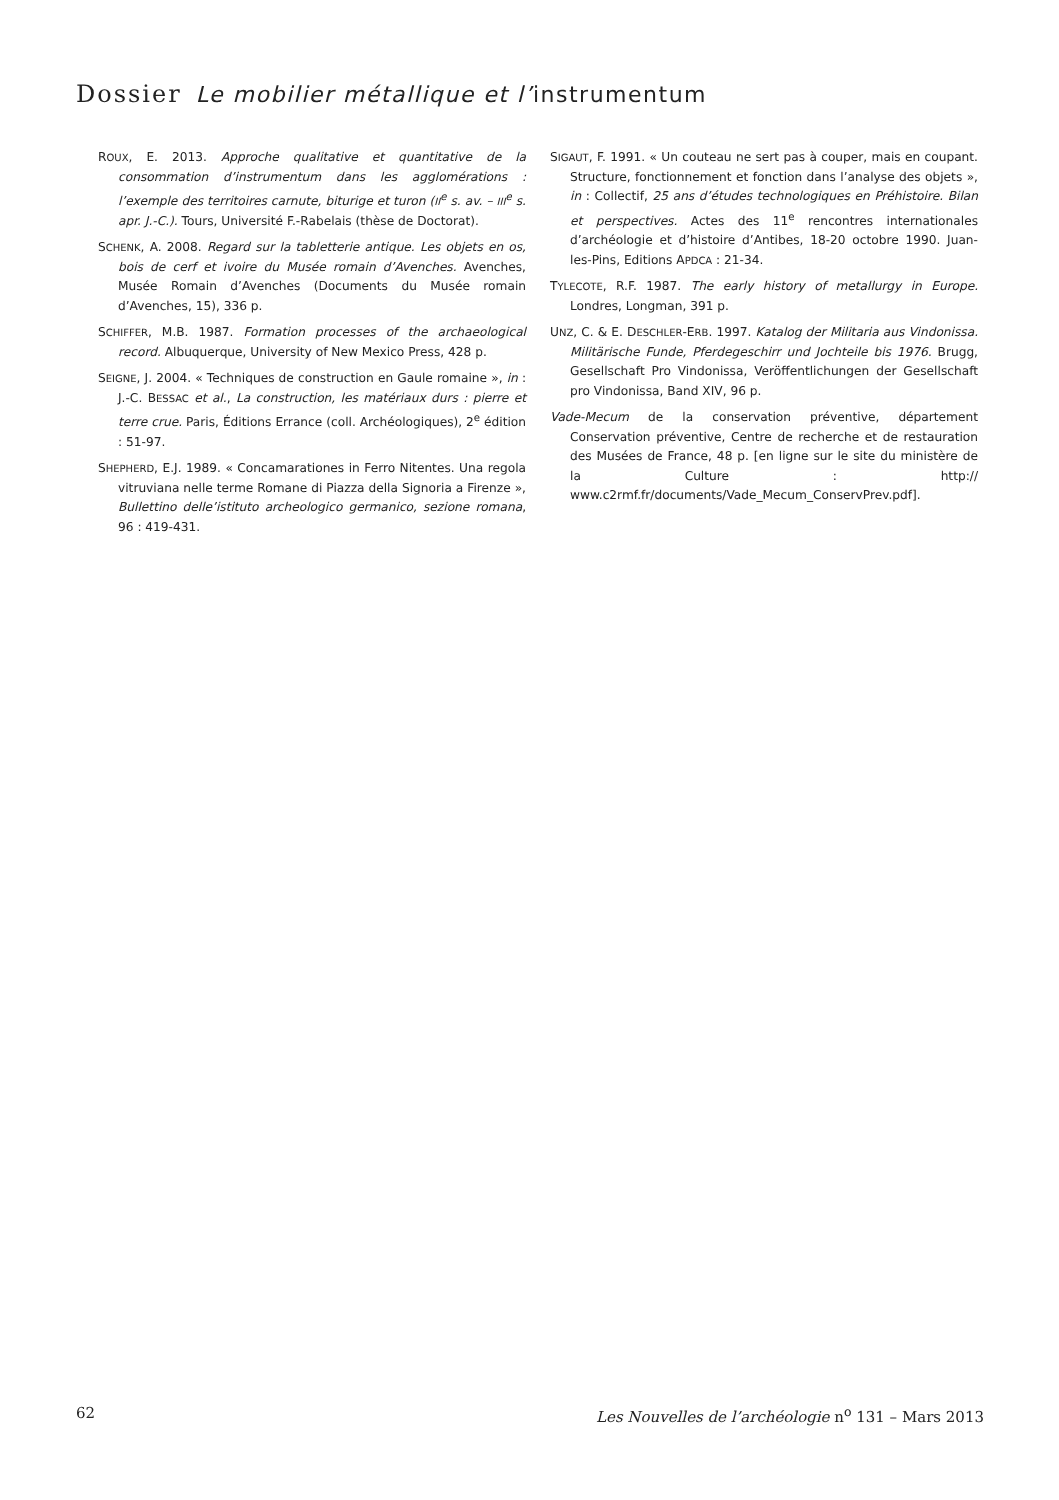Dossier Le mobilier métallique et l’instrumentum
ROUX, E. 2013. Approche qualitative et quantitative de la consommation d’instrumentum dans les agglomérations : l’exemple des territoires carnute, biturige et turon (II<sup>e</sup> s. av. – III<sup>e</sup> s. apr. J.-C.). Tours, Université F.-Rabelais (thèse de Doctorat).
SCHENK, A. 2008. Regard sur la tabletterie antique. Les objets en os, bois de cerf et ivoire du Musée romain d’Avenches. Avenches, Musée Romain d’Avenches (Documents du Musée romain d’Avenches, 15), 336 p.
SCHIFFER, M.B. 1987. Formation processes of the archaeological record. Albuquerque, University of New Mexico Press, 428 p.
SEIGNE, J. 2004. « Techniques de construction en Gaule romaine », in : J.-C. BESSAC et al., La construction, les matériaux durs : pierre et terre crue. Paris, Éditions Errance (coll. Archéologiques), 2<sup>e</sup> édition : 51-97.
SHEPHERD, E.J. 1989. « Concamarationes in Ferro Nitentes. Una regola vitruviana nelle terme Romane di Piazza della Signoria a Firenze », Bullettino delle’istituto archeologico germanico, sezione romana, 96 : 419-431.
SIGAUT, F. 1991. « Un couteau ne sert pas à couper, mais en coupant. Structure, fonctionnement et fonction dans l’analyse des objets », in : Collectif, 25 ans d’études technologiques en Préhistoire. Bilan et perspectives. Actes des 11<sup>e</sup> rencontres internationales d’archéologie et d’histoire d’Antibes, 18-20 octobre 1990. Juan-les-Pins, Editions APDCA : 21-34.
TYLECOTE, R.F. 1987. The early history of metallurgy in Europe. Londres, Longman, 391 p.
UNZ, C. & E. DESCHLER-ERB. 1997. Katalog der Militaria aus Vindonissa. Militärische Funde, Pferdegeschirr und Jochteile bis 1976. Brugg, Gesellschaft Pro Vindonissa, Veröffentlichungen der Gesellschaft pro Vindonissa, Band XIV, 96 p.
Vade-Mecum de la conservation préventive, département Conservation préventive, Centre de recherche et de restauration des Musées de France, 48 p. [en ligne sur le site du ministère de la Culture : http:// www.c2rmf.fr/documents/Vade_Mecum_ConservPrev.pdf].
62 Les Nouvelles de l’archéologie n<sup>o</sup> 131 – Mars 2013